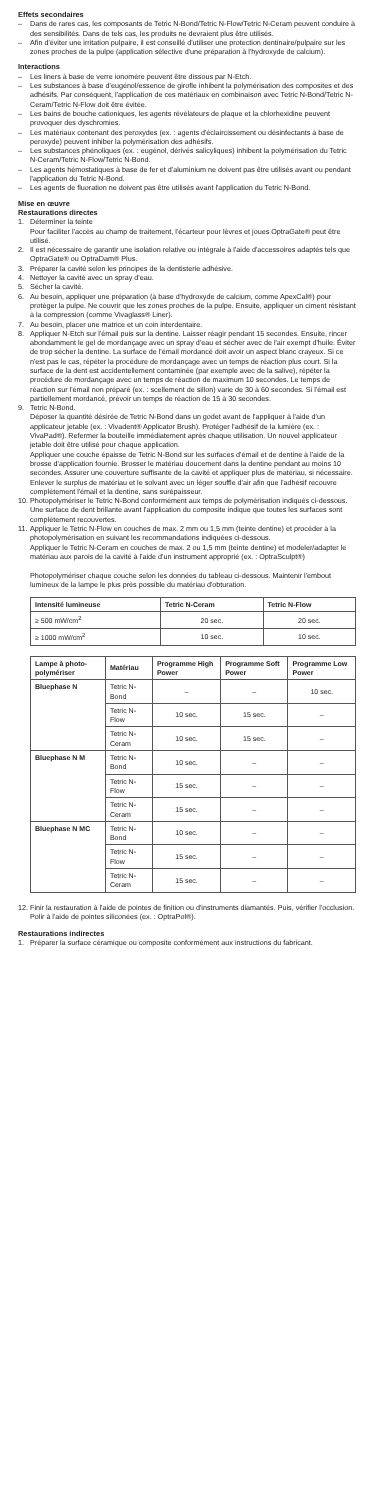Effets secondaires
– Dans de rares cas, les composants de Tetric N-Bond/Tetric N-Flow/Tetric N-Ceram peuvent conduire à des sensibilités. Dans de tels cas, les produits ne devraient plus être utilisés.
– Afin d'éviter une irritation pulpaire, il est conseillé d'utiliser une protection dentinaire/pulpaire sur les zones proches de la pulpe (application sélective d'une préparation à l'hydroxyde de calcium).
Interactions
– Les liners à base de verre ionomère peuvent être dissous par N-Etch.
– Les substances à base d'eugénol/essence de girofle inhibent la polymérisation des composites et des adhésifs. Par conséquent, l'application de ces matériaux en combinaison avec Tetric N-Bond/Tetric N-Ceram/Tetric N-Flow doit être évitée.
– Les bains de bouche cationiques, les agents révélateurs de plaque et la chlorhexidine peuvent provoquer des dyschromies.
– Les matériaux contenant des peroxydes (ex. : agents d'éclaircissement ou désinfectants à base de peroxyde) peuvent inhiber la polymérisation des adhésifs.
– Les substances phénoliques (ex. : eugénol, dérivés salicyliques) inhibent la polymérisation du Tetric N-Ceram/Tetric N-Flow/Tetric N-Bond.
– Les agents hémostatiques à base de fer et d'aluminium ne doivent pas être utilisés avant ou pendant l'application du Tetric N-Bond.
– Les agents de fluoration ne doivent pas être utilisés avant l'application du Tetric N-Bond.
Mise en œuvre
Restaurations directes
1. Déterminer la teinte
Pour faciliter l'accès au champ de traitement, l'écarteur pour lèvres et joues OptraGate® peut être utilisé.
2. Il est nécessaire de garantir une isolation relative ou intégrale à l'aide d'accessoires adaptés tels que OptraGate® ou OptraDam® Plus.
3. Préparer la cavité selon les principes de la dentisterie adhésive.
4. Nettoyer la cavité avec un spray d'eau.
5. Sécher la cavité.
6. Au besoin, appliquer une préparation (à base d'hydroxyde de calcium, comme ApexCal®) pour protéger la pulpe. Ne couvrir que les zones proches de la pulpe. Ensuite, appliquer un ciment résistant à la compression (comme Vivaglass® Liner).
7. Au besoin, placer une matrice et un coin interdentaire.
8. Appliquer N-Etch sur l'émail puis sur la dentine. Laisser réagir pendant 15 secondes. Ensuite, rincer abondamment le gel de mordançage avec un spray d'eau et sécher avec de l'air exempt d'huile. Éviter de trop sécher la dentine. La surface de l'émail mordancé doit avoir un aspect blanc crayeux. Si ce n'est pas le cas, répéter la procédure de mordançage avec un temps de réaction plus court. Si la surface de la dent est accidentellement contaminée (par exemple avec de la salive), répéter la procédure de mordançage avec un temps de réaction de maximum 10 secondes. Le temps de réaction sur l'émail non préparé (ex. : scellement de sillon) varie de 30 à 60 secondes. Si l'émail est partiellement mordancé, prévoir un temps de réaction de 15 à 30 secondes.
9. Tetric N-Bond.
Déposer la quantité désirée de Tetric N-Bond dans un godet avant de l'appliquer à l'aide d'un applicateur jetable (ex. : Vivadent® Applicator Brush). Protéger l'adhésif de la lumière (ex. : VivaPad®). Refermer la bouteille immédiatement après chaque utilisation. Un nouvel applicateur jetable doit être utilisé pour chaque application.
Appliquer une couche épaisse de Tetric N-Bond sur les surfaces d'émail et de dentine à l'aide de la brosse d'application fournie. Brosser le matériau doucement dans la dentine pendant au moins 10 secondes. Assurer une couverture suffisante de la cavité et appliquer plus de matériau, si nécessaire. Enlever le surplus de matériau et le solvant avec un léger souffle d'air afin que l'adhésif recouvre complètement l'émail et la dentine, sans surépaisseur.
10. Photopolymériser le Tetric N-Bond conformément aux temps de polymérisation indiqués ci-dessous.
Une surface de dent brillante avant l'application du composite indique que toutes les surfaces sont complètement recouvertes.
11. Appliquer le Tetric N-Flow en couches de max. 2 mm ou 1,5 mm (teinte dentine) et procéder à la photopolymérisation en suivant les recommandations indiquées ci-dessous.
Appliquer le Tetric N-Ceram en couches de max. 2 ou 1,5 mm (teinte dentine) et modeler/adapter le matériau aux parois de la cavité à l'aide d'un instrument approprié (ex. : OptraSculpt®)
Photopolymériser chaque couche selon les données du tableau ci-dessous. Maintenir l'embout lumineux de la lampe le plus près possible du matériau d'obturation.
| Intensité lumineuse | Tetric N-Ceram | Tetric N-Flow |
| --- | --- | --- |
| ≥ 500 mW/cm<sup>2</sup> | 20 sec. | 20 sec. |
| ≥ 1000 mW/cm<sup>2</sup> | 10 sec. | 10 sec. |
| Lampe à photo-polymériser | Matériau | Programme High Power | Programme Soft Power | Programme Low Power |
| --- | --- | --- | --- | --- |
| Bluephase N | Tetric N-Bond | – | – | 10 sec. |
| | Tetric N-Flow | 10 sec. | 15 sec. | – |
| | Tetric N-Ceram | 10 sec. | 15 sec. | – |
| Bluephase N M | Tetric N-Bond | 10 sec. | – | – |
| | Tetric N-Flow | 15 sec. | – | – |
| | Tetric N-Ceram | 15 sec. | – | – |
| Bluephase N MC | Tetric N-Bond | 10 sec. | – | – |
| | Tetric N-Flow | 15 sec. | – | – |
| | Tetric N-Ceram | 15 sec. | – | – |
12. Finir la restauration à l'aide de pointes de finition ou d'instruments diamantés. Puis, vérifier l'occlusion. Polir à l'aide de pointes siliconées (ex. : OptraPol®).
Restaurations indirectes
1. Préparer la surface céramique ou composite conformément aux instructions du fabricant.